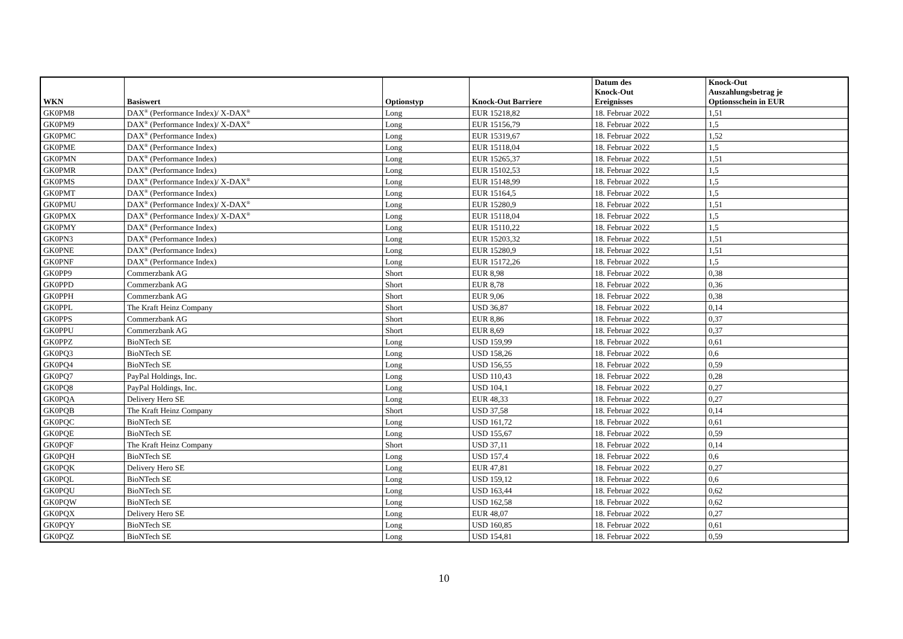| WKN | Basiswert | Optionstyp | Knock-Out Barriere | Datum des Knock-Out Ereignisses | Knock-Out Auszahlungsbetrag je Optionsschein in EUR |
| --- | --- | --- | --- | --- | --- |
| GK0PM8 | DAX<sup>®</sup> (Performance Index)/ X-DAX<sup>®</sup> | Long | EUR 15218,82 | 18. Februar 2022 | 1,51 |
| GK0PM9 | DAX<sup>®</sup> (Performance Index)/ X-DAX<sup>®</sup> | Long | EUR 15156,79 | 18. Februar 2022 | 1,5 |
| GK0PMC | DAX<sup>®</sup> (Performance Index) | Long | EUR 15319,67 | 18. Februar 2022 | 1,52 |
| GK0PME | DAX<sup>®</sup> (Performance Index) | Long | EUR 15118,04 | 18. Februar 2022 | 1,5 |
| GK0PMN | DAX<sup>®</sup> (Performance Index) | Long | EUR 15265,37 | 18. Februar 2022 | 1,51 |
| GK0PMR | DAX<sup>®</sup> (Performance Index) | Long | EUR 15102,53 | 18. Februar 2022 | 1,5 |
| GK0PMS | DAX<sup>®</sup> (Performance Index)/ X-DAX<sup>®</sup> | Long | EUR 15148,99 | 18. Februar 2022 | 1,5 |
| GK0PMT | DAX<sup>®</sup> (Performance Index) | Long | EUR 15164,5 | 18. Februar 2022 | 1,5 |
| GK0PMU | DAX<sup>®</sup> (Performance Index)/ X-DAX<sup>®</sup> | Long | EUR 15280,9 | 18. Februar 2022 | 1,51 |
| GK0PMX | DAX<sup>®</sup> (Performance Index)/ X-DAX<sup>®</sup> | Long | EUR 15118,04 | 18. Februar 2022 | 1,5 |
| GK0PMY | DAX<sup>®</sup> (Performance Index) | Long | EUR 15110,22 | 18. Februar 2022 | 1,5 |
| GK0PN3 | DAX<sup>®</sup> (Performance Index) | Long | EUR 15203,32 | 18. Februar 2022 | 1,51 |
| GK0PNE | DAX<sup>®</sup> (Performance Index) | Long | EUR 15280,9 | 18. Februar 2022 | 1,51 |
| GK0PNF | DAX<sup>®</sup> (Performance Index) | Long | EUR 15172,26 | 18. Februar 2022 | 1,5 |
| GK0PP9 | Commerzbank AG | Short | EUR 8,98 | 18. Februar 2022 | 0,38 |
| GK0PPD | Commerzbank AG | Short | EUR 8,78 | 18. Februar 2022 | 0,36 |
| GK0PPH | Commerzbank AG | Short | EUR 9,06 | 18. Februar 2022 | 0,38 |
| GK0PPL | The Kraft Heinz Company | Short | USD 36,87 | 18. Februar 2022 | 0,14 |
| GK0PPS | Commerzbank AG | Short | EUR 8,86 | 18. Februar 2022 | 0,37 |
| GK0PPU | Commerzbank AG | Short | EUR 8,69 | 18. Februar 2022 | 0,37 |
| GK0PPZ | BioNTech SE | Long | USD 159,99 | 18. Februar 2022 | 0,61 |
| GK0PQ3 | BioNTech SE | Long | USD 158,26 | 18. Februar 2022 | 0,6 |
| GK0PQ4 | BioNTech SE | Long | USD 156,55 | 18. Februar 2022 | 0,59 |
| GK0PQ7 | PayPal Holdings, Inc. | Long | USD 110,43 | 18. Februar 2022 | 0,28 |
| GK0PQ8 | PayPal Holdings, Inc. | Long | USD 104,1 | 18. Februar 2022 | 0,27 |
| GK0PQA | Delivery Hero SE | Long | EUR 48,33 | 18. Februar 2022 | 0,27 |
| GK0PQB | The Kraft Heinz Company | Short | USD 37,58 | 18. Februar 2022 | 0,14 |
| GK0PQC | BioNTech SE | Long | USD 161,72 | 18. Februar 2022 | 0,61 |
| GK0PQE | BioNTech SE | Long | USD 155,67 | 18. Februar 2022 | 0,59 |
| GK0PQF | The Kraft Heinz Company | Short | USD 37,11 | 18. Februar 2022 | 0,14 |
| GK0PQH | BioNTech SE | Long | USD 157,4 | 18. Februar 2022 | 0,6 |
| GK0PQK | Delivery Hero SE | Long | EUR 47,81 | 18. Februar 2022 | 0,27 |
| GK0PQL | BioNTech SE | Long | USD 159,12 | 18. Februar 2022 | 0,6 |
| GK0PQU | BioNTech SE | Long | USD 163,44 | 18. Februar 2022 | 0,62 |
| GK0PQW | BioNTech SE | Long | USD 162,58 | 18. Februar 2022 | 0,62 |
| GK0PQX | Delivery Hero SE | Long | EUR 48,07 | 18. Februar 2022 | 0,27 |
| GK0PQY | BioNTech SE | Long | USD 160,85 | 18. Februar 2022 | 0,61 |
| GK0PQZ | BioNTech SE | Long | USD 154,81 | 18. Februar 2022 | 0,59 |
10